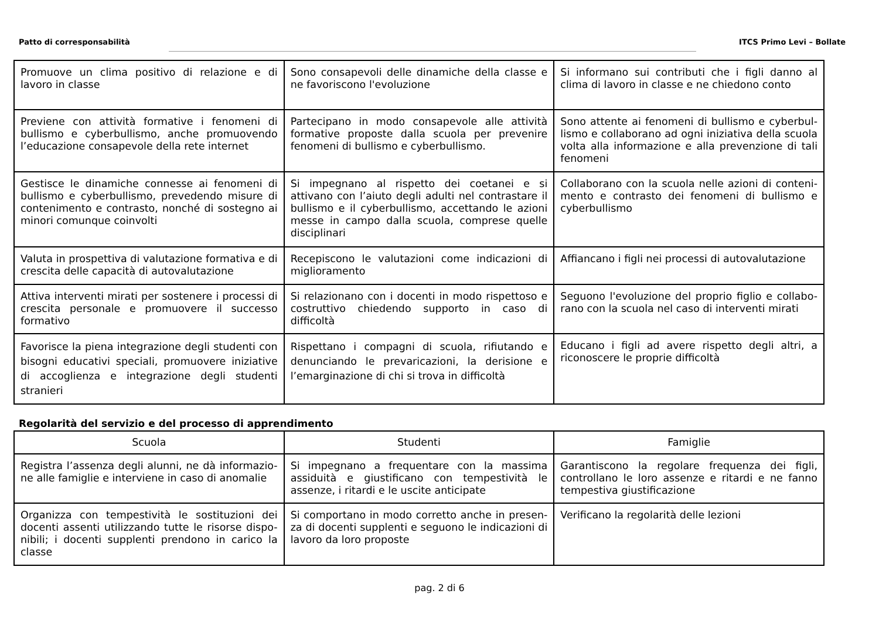Patto di corresponsabilità ITCS Primo Levi – Bollate
| Promuove un clima positivo di relazione e di lavoro in classe | Sono consapevoli delle dinamiche della classe e ne favoriscono l'evoluzione | Si informano sui contributi che i figli danno al clima di lavoro in classe e ne chiedono conto |
| Previene con attività formative i fenomeni di bullismo e cyberbullismo, anche promuovendo l’educazione consapevole della rete internet | Partecipano in modo consapevole alle attività formative proposte dalla scuola per prevenire fenomeni di bullismo e cyberbullismo. | Sono attente ai fenomeni di bullismo e cyberbul-lismo e collaborano ad ogni iniziativa della scuola volta alla informazione e alla prevenzione di tali fenomeni |
| Gestisce le dinamiche connesse ai fenomeni di bullismo e cyberbullismo, prevedendo misure di contenimento e contrasto, nonché di sostegno ai minori comunque coinvolti | Si impegnano al rispetto dei coetanei e si attivano con l’aiuto degli adulti nel contrastare il bullismo e il cyberbullismo, accettando le azioni messe in campo dalla scuola, comprese quelle disciplinari | Collaborano con la scuola nelle azioni di conteni-mento e contrasto dei fenomeni di bullismo e cyberbullismo |
| Valuta in prospettiva di valutazione formativa e di crescita delle capacità di autovalutazione | Recepiscono le valutazioni come indicazioni di miglioramento | Affiancano i figli nei processi di autovalutazione |
| Attiva interventi mirati per sostenere i processi di crescita personale e promuovere il successo formativo | Si relazionano con i docenti in modo rispettoso e costruttivo chiedendo supporto in caso di difficoltà | Seguono l'evoluzione del proprio figlio e collabo-rano con la scuola nel caso di interventi mirati |
| Favorisce la piena integrazione degli studenti con bisogni educativi speciali, promuovere iniziative di accoglienza e integrazione degli studenti stranieri | Rispettano i compagni di scuola, rifiutando e denunciando le prevaricazioni, la derisione e l’emarginazione di chi si trova in difficoltà | Educano i figli ad avere rispetto degli altri, a riconoscere le proprie difficoltà |
Regolarità del servizio e del processo di apprendimento
| Scuola | Studenti | Famiglie |
| --- | --- | --- |
| Registra l’assenza degli alunni, ne dà informazio-ne alle famiglie e interviene in caso di anomalie | Si impegnano a frequentare con la massima assiduità e giustificano con tempestività le assenze, i ritardi e le uscite anticipate | Garantiscono la regolare frequenza dei figli, controllano le loro assenze e ritardi e ne fanno tempestiva giustificazione |
| Organizza con tempestività le sostituzioni dei docenti assenti utilizzando tutte le risorse dispo-nibili; i docenti supplenti prendono in carico la classe | Si comportano in modo corretto anche in presen-za di docenti supplenti e seguono le indicazioni di lavoro da loro proposte | Verificano la regolarità delle lezioni |
pag. 2 di 6